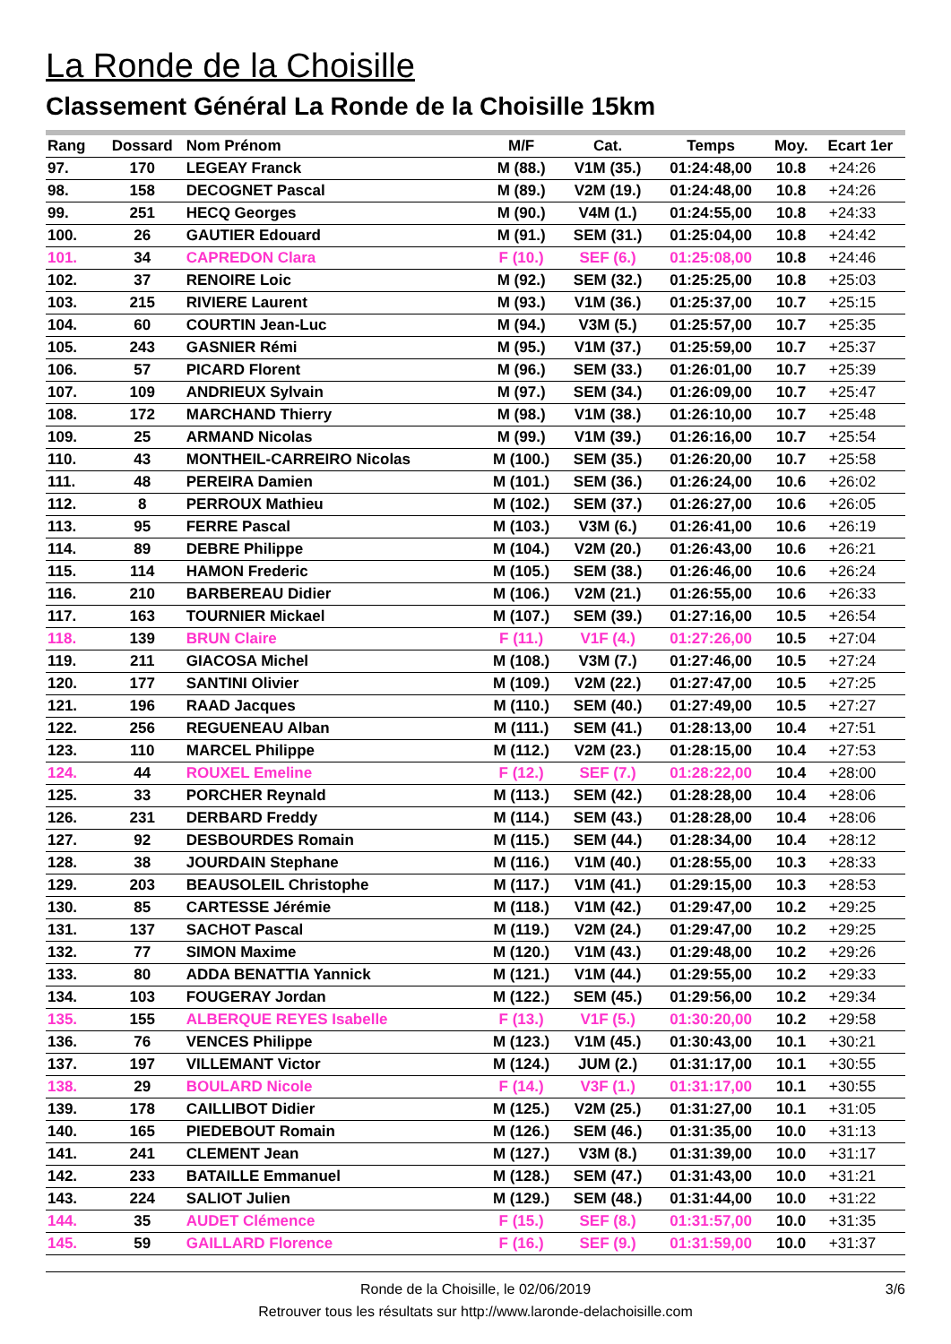La Ronde de la Choisille
Classement Général La Ronde de la Choisille 15km
| Rang | Dossard | Nom Prénom | M/F | Cat. | Temps | Moy. | Ecart 1er |
| --- | --- | --- | --- | --- | --- | --- | --- |
| 97. | 170 | LEGEAY Franck | M (88.) | V1M (35.) | 01:24:48,00 | 10.8 | +24:26 |
| 98. | 158 | DECOGNET Pascal | M (89.) | V2M (19.) | 01:24:48,00 | 10.8 | +24:26 |
| 99. | 251 | HECQ Georges | M (90.) | V4M (1.) | 01:24:55,00 | 10.8 | +24:33 |
| 100. | 26 | GAUTIER Edouard | M (91.) | SEM (31.) | 01:25:04,00 | 10.8 | +24:42 |
| 101. | 34 | CAPREDON Clara | F (10.) | SEF (6.) | 01:25:08,00 | 10.8 | +24:46 |
| 102. | 37 | RENOIRE Loic | M (92.) | SEM (32.) | 01:25:25,00 | 10.8 | +25:03 |
| 103. | 215 | RIVIERE Laurent | M (93.) | V1M (36.) | 01:25:37,00 | 10.7 | +25:15 |
| 104. | 60 | COURTIN Jean-Luc | M (94.) | V3M (5.) | 01:25:57,00 | 10.7 | +25:35 |
| 105. | 243 | GASNIER Rémi | M (95.) | V1M (37.) | 01:25:59,00 | 10.7 | +25:37 |
| 106. | 57 | PICARD Florent | M (96.) | SEM (33.) | 01:26:01,00 | 10.7 | +25:39 |
| 107. | 109 | ANDRIEUX Sylvain | M (97.) | SEM (34.) | 01:26:09,00 | 10.7 | +25:47 |
| 108. | 172 | MARCHAND Thierry | M (98.) | V1M (38.) | 01:26:10,00 | 10.7 | +25:48 |
| 109. | 25 | ARMAND Nicolas | M (99.) | V1M (39.) | 01:26:16,00 | 10.7 | +25:54 |
| 110. | 43 | MONTHEIL-CARREIRO Nicolas | M (100.) | SEM (35.) | 01:26:20,00 | 10.7 | +25:58 |
| 111. | 48 | PEREIRA Damien | M (101.) | SEM (36.) | 01:26:24,00 | 10.6 | +26:02 |
| 112. | 8 | PERROUX Mathieu | M (102.) | SEM (37.) | 01:26:27,00 | 10.6 | +26:05 |
| 113. | 95 | FERRE Pascal | M (103.) | V3M (6.) | 01:26:41,00 | 10.6 | +26:19 |
| 114. | 89 | DEBRE Philippe | M (104.) | V2M (20.) | 01:26:43,00 | 10.6 | +26:21 |
| 115. | 114 | HAMON Frederic | M (105.) | SEM (38.) | 01:26:46,00 | 10.6 | +26:24 |
| 116. | 210 | BARBEREAU Didier | M (106.) | V2M (21.) | 01:26:55,00 | 10.6 | +26:33 |
| 117. | 163 | TOURNIER Mickael | M (107.) | SEM (39.) | 01:27:16,00 | 10.5 | +26:54 |
| 118. | 139 | BRUN Claire | F (11.) | V1F (4.) | 01:27:26,00 | 10.5 | +27:04 |
| 119. | 211 | GIACOSA Michel | M (108.) | V3M (7.) | 01:27:46,00 | 10.5 | +27:24 |
| 120. | 177 | SANTINI Olivier | M (109.) | V2M (22.) | 01:27:47,00 | 10.5 | +27:25 |
| 121. | 196 | RAAD Jacques | M (110.) | SEM (40.) | 01:27:49,00 | 10.5 | +27:27 |
| 122. | 256 | REGUENEAU Alban | M (111.) | SEM (41.) | 01:28:13,00 | 10.4 | +27:51 |
| 123. | 110 | MARCEL Philippe | M (112.) | V2M (23.) | 01:28:15,00 | 10.4 | +27:53 |
| 124. | 44 | ROUXEL Emeline | F (12.) | SEF (7.) | 01:28:22,00 | 10.4 | +28:00 |
| 125. | 33 | PORCHER Reynald | M (113.) | SEM (42.) | 01:28:28,00 | 10.4 | +28:06 |
| 126. | 231 | DERBARD Freddy | M (114.) | SEM (43.) | 01:28:28,00 | 10.4 | +28:06 |
| 127. | 92 | DESBOURDES Romain | M (115.) | SEM (44.) | 01:28:34,00 | 10.4 | +28:12 |
| 128. | 38 | JOURDAIN Stephane | M (116.) | V1M (40.) | 01:28:55,00 | 10.3 | +28:33 |
| 129. | 203 | BEAUSOLEIL Christophe | M (117.) | V1M (41.) | 01:29:15,00 | 10.3 | +28:53 |
| 130. | 85 | CARTESSE Jérémie | M (118.) | V1M (42.) | 01:29:47,00 | 10.2 | +29:25 |
| 131. | 137 | SACHOT Pascal | M (119.) | V2M (24.) | 01:29:47,00 | 10.2 | +29:25 |
| 132. | 77 | SIMON Maxime | M (120.) | V1M (43.) | 01:29:48,00 | 10.2 | +29:26 |
| 133. | 80 | ADDA BENATTIA Yannick | M (121.) | V1M (44.) | 01:29:55,00 | 10.2 | +29:33 |
| 134. | 103 | FOUGERAY Jordan | M (122.) | SEM (45.) | 01:29:56,00 | 10.2 | +29:34 |
| 135. | 155 | ALBERQUE REYES Isabelle | F (13.) | V1F (5.) | 01:30:20,00 | 10.2 | +29:58 |
| 136. | 76 | VENCES Philippe | M (123.) | V1M (45.) | 01:30:43,00 | 10.1 | +30:21 |
| 137. | 197 | VILLEMANT Victor | M (124.) | JUM (2.) | 01:31:17,00 | 10.1 | +30:55 |
| 138. | 29 | BOULARD Nicole | F (14.) | V3F (1.) | 01:31:17,00 | 10.1 | +30:55 |
| 139. | 178 | CAILLIBOT Didier | M (125.) | V2M (25.) | 01:31:27,00 | 10.1 | +31:05 |
| 140. | 165 | PIEDEBOUT Romain | M (126.) | SEM (46.) | 01:31:35,00 | 10.0 | +31:13 |
| 141. | 241 | CLEMENT Jean | M (127.) | V3M (8.) | 01:31:39,00 | 10.0 | +31:17 |
| 142. | 233 | BATAILLE Emmanuel | M (128.) | SEM (47.) | 01:31:43,00 | 10.0 | +31:21 |
| 143. | 224 | SALIOT Julien | M (129.) | SEM (48.) | 01:31:44,00 | 10.0 | +31:22 |
| 144. | 35 | AUDET Clémence | F (15.) | SEF (8.) | 01:31:57,00 | 10.0 | +31:35 |
| 145. | 59 | GAILLARD Florence | F (16.) | SEF (9.) | 01:31:59,00 | 10.0 | +31:37 |
Ronde de la Choisille, le 02/06/2019
3/6
Retrouver tous les résultats sur http://www.laronde-delachoisille.com